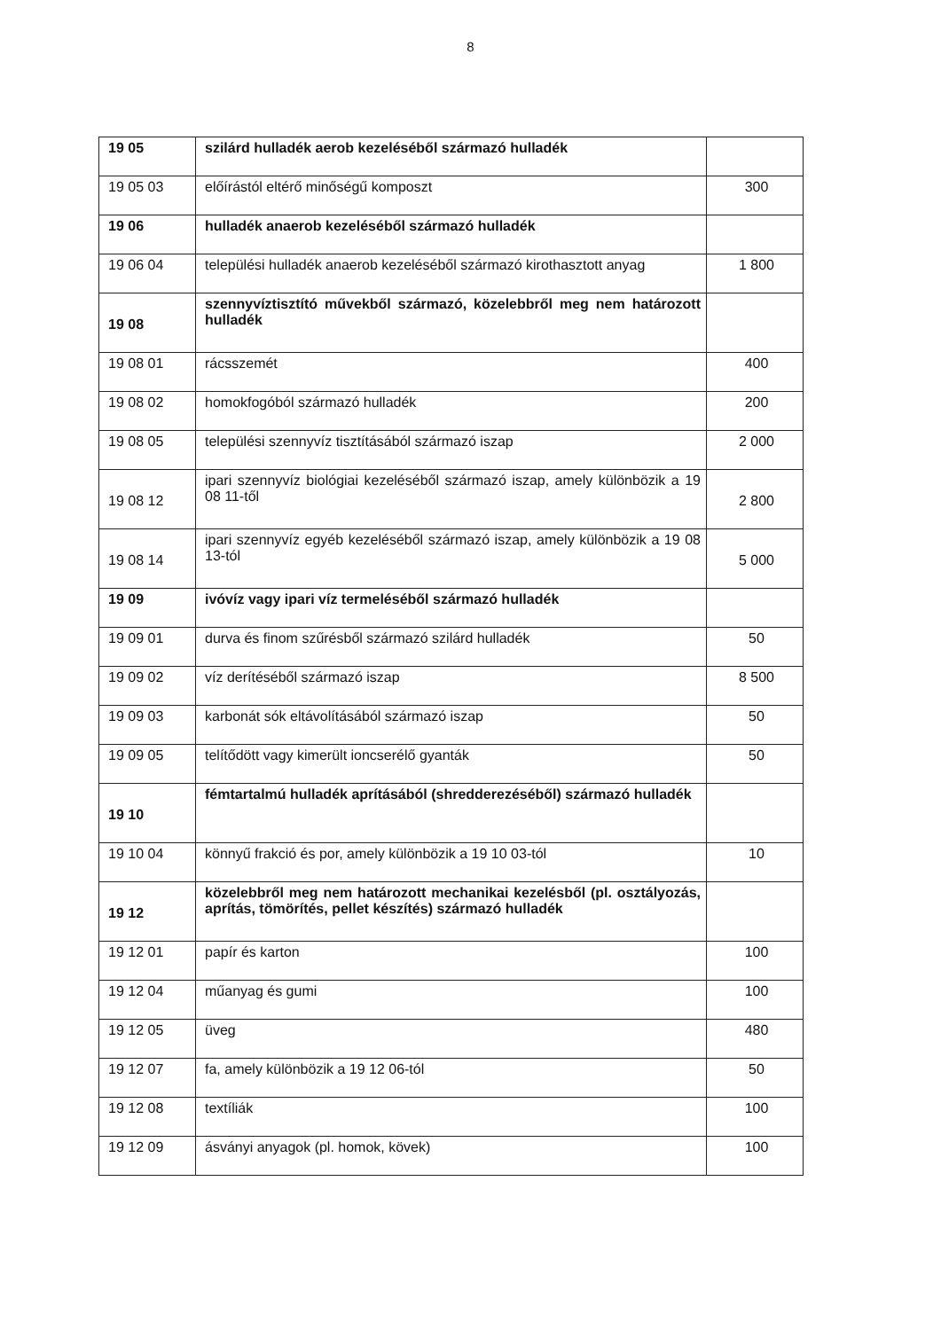8
| 19 05 | szilárd hulladék aerob kezeléséből származó hulladék | |
| 19 05 03 | előírástól eltérő minőségű komposzt | 300 |
| 19 06 | hulladék anaerob kezeléséből származó hulladék | |
| 19 06 04 | települési hulladék anaerob kezeléséből származó kirothasztott anyag | 1 800 |
| 19 08 | szennyvíztisztító művekből származó, közelebbről meg nem határozott hulladék | |
| 19 08 01 | rácsszemét | 400 |
| 19 08 02 | homokfogóból származó hulladék | 200 |
| 19 08 05 | települési szennyvíz tisztításából származó iszap | 2 000 |
| 19 08 12 | ipari szennyvíz biológiai kezeléséből származó iszap, amely különbözik a 19 08 11-től | 2 800 |
| 19 08 14 | ipari szennyvíz egyéb kezeléséből származó iszap, amely különbözik a 19 08 13-tól | 5 000 |
| 19 09 | ivóvíz vagy ipari víz termeléséből származó hulladék | |
| 19 09 01 | durva és finom szűrésből származó szilárd hulladék | 50 |
| 19 09 02 | víz derítéséből származó iszap | 8 500 |
| 19 09 03 | karbonát sók eltávolításából származó iszap | 50 |
| 19 09 05 | telítődött vagy kimerült ioncserélő gyanták | 50 |
| 19 10 | fémtartalmú hulladék aprításából (shredderezéséből) származó hulladék | |
| 19 10 04 | könnyű frakció és por, amely különbözik a 19 10 03-tól | 10 |
| 19 12 | közelebbről meg nem határozott mechanikai kezelésből (pl. osztályozás, aprítás, tömörítés, pellet készítés) származó hulladék | |
| 19 12 01 | papír és karton | 100 |
| 19 12 04 | műanyag és gumi | 100 |
| 19 12 05 | üveg | 480 |
| 19 12 07 | fa, amely különbözik a 19 12 06-tól | 50 |
| 19 12 08 | textíliák | 100 |
| 19 12 09 | ásványi anyagok (pl. homok, kövek) | 100 |